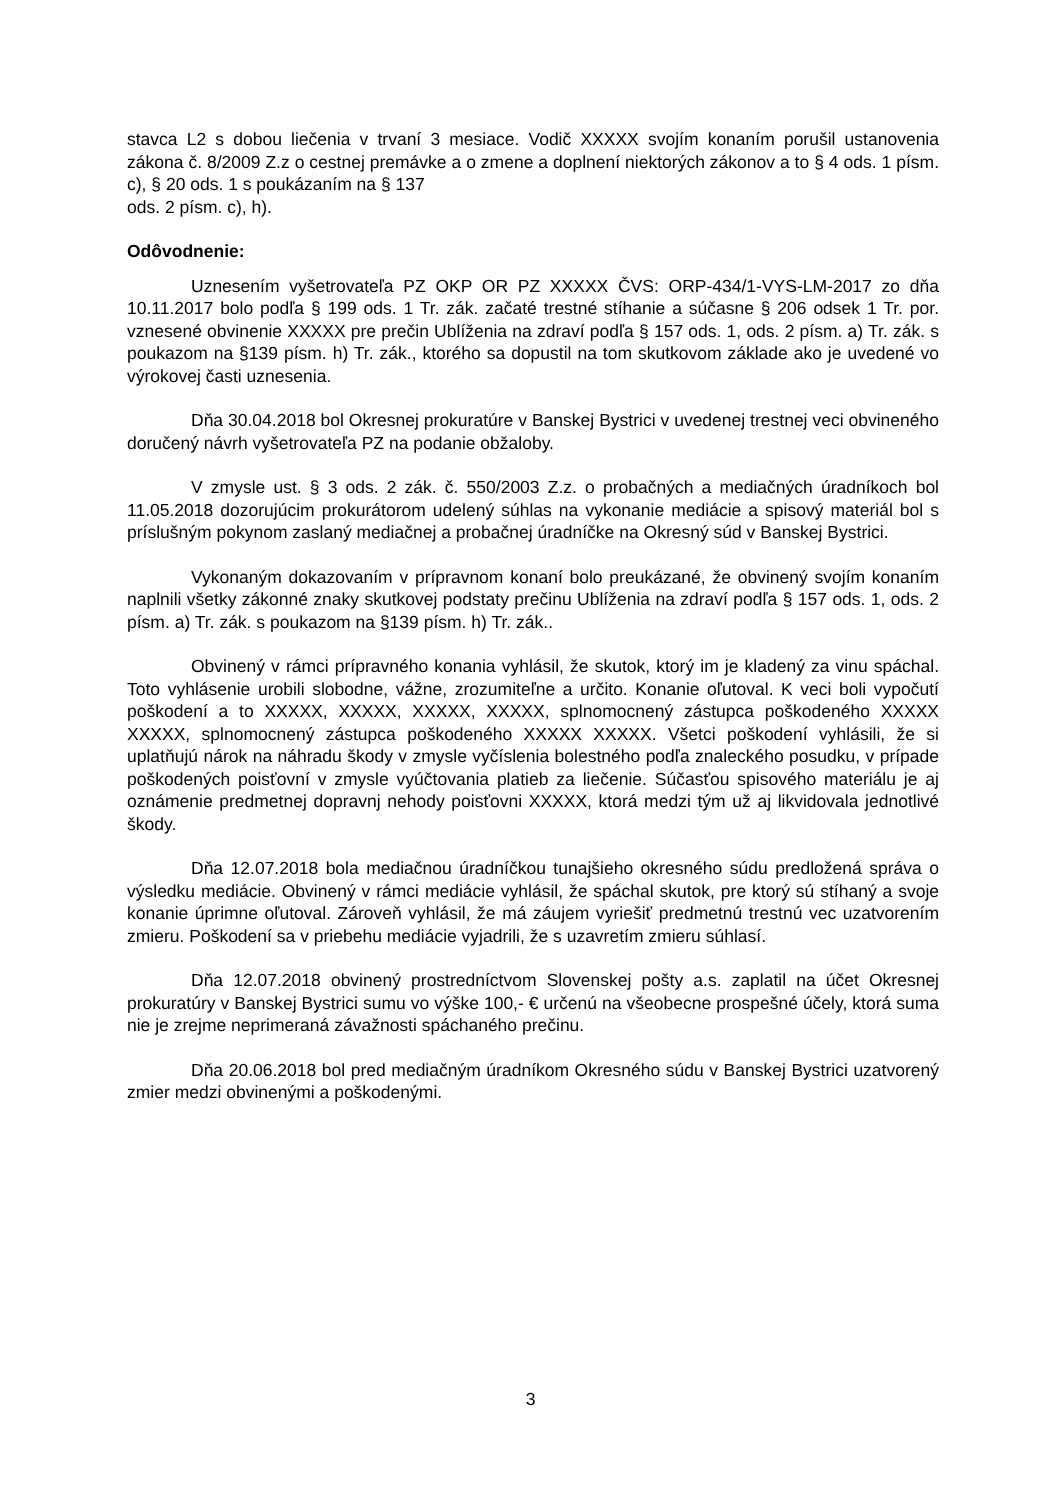stavca L2 s dobou liečenia v trvaní 3 mesiace. Vodič XXXXX svojím konaním porušil ustanovenia zákona č. 8/2009 Z.z o cestnej premávke a o zmene a doplnení niektorých zákonov a to § 4 ods. 1 písm. c), § 20 ods. 1 s poukázaním na § 137
ods. 2 písm. c), h).
Odôvodnenie:
Uznesením vyšetrovateľa PZ OKP OR PZ XXXXX ČVS: ORP-434/1-VYS-LM-2017 zo dňa 10.11.2017 bolo podľa § 199 ods. 1 Tr. zák. začaté trestné stíhanie a súčasne § 206 odsek 1 Tr. por. vznesené obvinenie XXXXX pre prečin Ublíženia na zdraví podľa § 157 ods. 1, ods. 2 písm. a) Tr. zák. s poukazom na §139 písm. h) Tr. zák., ktorého sa dopustil na tom skutkovom základe ako je uvedené vo výrokovej časti uznesenia.
Dňa 30.04.2018 bol Okresnej prokuratúre v Banskej Bystrici v uvedenej trestnej veci obvineného doručený návrh vyšetrovateľa PZ na podanie obžaloby.
V zmysle ust. § 3 ods. 2 zák. č. 550/2003 Z.z. o probačných a mediačných úradníkoch bol 11.05.2018 dozorujúcim prokurátorom udelený súhlas na vykonanie mediácie a spisový materiál bol s príslušným pokynom zaslaný mediačnej a probačnej úradníčke na Okresný súd v Banskej Bystrici.
Vykonaným dokazovaním v prípravnom konaní bolo preukázané, že obvinený svojím konaním naplnili všetky zákonné znaky skutkovej podstaty prečinu Ublíženia na zdraví podľa § 157 ods. 1, ods. 2 písm. a) Tr. zák. s poukazom na §139 písm. h) Tr. zák..
Obvinený v rámci prípravného konania vyhlásil, že skutok, ktorý im je kladený za vinu spáchal. Toto vyhlásenie urobili slobodne, vážne, zrozumiteľne a určito. Konanie oľutoval. K veci boli vypočutí poškodení a to XXXXX, XXXXX, XXXXX, XXXXX, splnomocnený zástupca poškodeného XXXXX XXXXX, splnomocnený zástupca poškodeného XXXXX XXXXX. Všetci poškodení vyhlásili, že si uplatňujú nárok na náhradu škody v zmysle vyčíslenia bolestného podľa znaleckého posudku, v prípade poškodených poisťovní v zmysle vyúčtovania platieb za liečenie. Súčasťou spisového materiálu je aj oznámenie predmetnej dopravnj nehody poisťovni XXXXX, ktorá medzi tým už aj likvidovala jednotlivé škody.
Dňa 12.07.2018 bola mediačnou úradníčkou tunajšieho okresného súdu predložená správa o výsledku mediácie. Obvinený v rámci mediácie vyhlásil, že spáchal skutok, pre ktorý sú stíhaný a svoje konanie úprimne oľutoval. Zároveň vyhlásil, že má záujem vyriešiť predmetnú trestnú vec uzatvorením zmieru. Poškodení sa v priebehu mediácie vyjadrili, že s uzavretím zmieru súhlasí.
Dňa 12.07.2018 obvinený prostredníctvom Slovenskej pošty a.s. zaplatil na účet Okresnej prokuratúry v Banskej Bystrici sumu vo výške 100,- € určenú na všeobecne prospešné účely, ktorá suma nie je zrejme neprimeraná závažnosti spáchaného prečinu.
Dňa 20.06.2018 bol pred mediačným úradníkom Okresného súdu v Banskej Bystrici uzatvorený zmier medzi obvinenými a poškodenými.
3